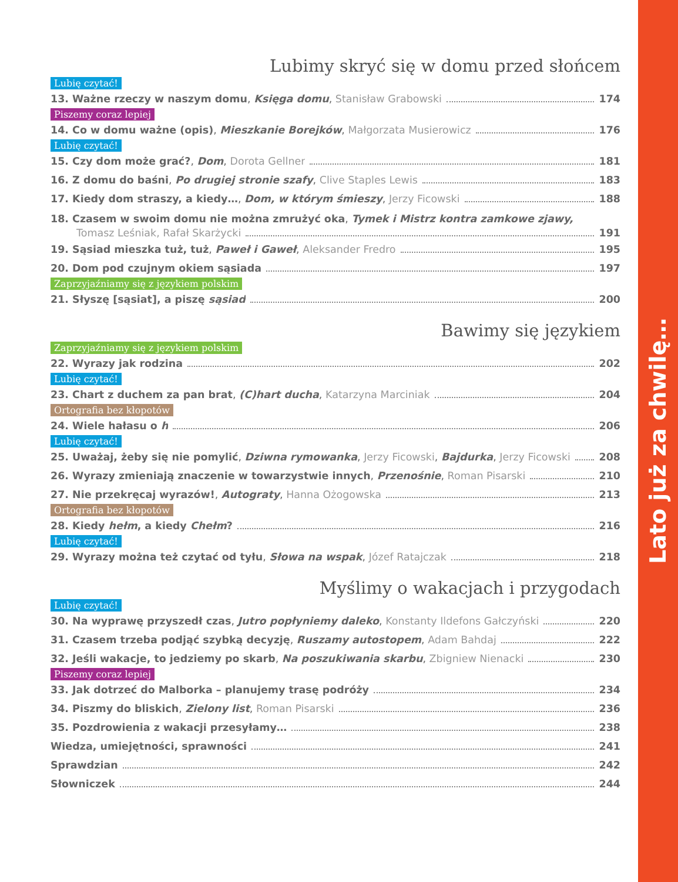Lato już za chwilę…
Lubimy skryć się w domu przed słońcem
Lubię czytać!
13. Ważne rzeczy w naszym domu, Księga domu, Stanisław Grabowski 174
Piszemy coraz lepiej
14. Co w domu ważne (opis), Mieszkanie Borejków, Małgorzata Musierowicz 176
Lubię czytać!
15. Czy dom może grać?, Dom, Dorota Gellner 181
16. Z domu do baśni, Po drugiej stronie szafy, Clive Staples Lewis 183
17. Kiedy dom straszy, a kiedy…, Dom, w którym śmieszy, Jerzy Ficowski 188
18. Czasem w swoim domu nie można zmrużyć oka, Tymek i Mistrz kontra zamkowe zjawy,
Tomasz Leśniak, Rafał Skarżycki 191
19. Sąsiad mieszka tuż, tuż, Paweł i Gaweł, Aleksander Fredro 195
20. Dom pod czujnym okiem sąsiada 197
Zaprzyjaźniamy się z językiem polskim
21. Słyszę [sąsiat], a piszę sąsiad 200
Bawimy się językiem
Zaprzyjaźniamy się z językiem polskim
22. Wyrazy jak rodzina 202
Lubię czytać!
23. Chart z duchem za pan brat, (C)hart ducha, Katarzyna Marciniak 204
Ortografia bez kłopotów
24. Wiele hałasu o h 206
Lubię czytać!
25. Uważaj, żeby się nie pomylić, Dziwna rymowanka, Jerzy Ficowski, Bajdurka, Jerzy Ficowski 208
26. Wyrazy zmieniają znaczenie w towarzystwie innych, Przenośnie, Roman Pisarski 210
27. Nie przekręcaj wyrazów!, Autograty, Hanna Ożogowska 213
Ortografia bez kłopotów
28. Kiedy hełm, a kiedy Chełm? 216
Lubię czytać!
29. Wyrazy można też czytać od tyłu, Słowa na wspak, Józef Ratajczak 218
Myślimy o wakacjach i przygodach
Lubię czytać!
30. Na wyprawę przyszedł czas, Jutro popłyniemy daleko, Konstanty Ildefons Gałczyński 220
31. Czasem trzeba podjąć szybką decyzję, Ruszamy autostopem, Adam Bahdaj 222
32. Jeśli wakacje, to jedziemy po skarb, Na poszukiwania skarbu, Zbigniew Nienacki 230
Piszemy coraz lepiej
33. Jak dotrzeć do Malborka – planujemy trasę podróży 234
34. Piszmy do bliskich, Zielony list, Roman Pisarski 236
35. Pozdrowienia z wakacji przesyłamy… 238
Wiedza, umiejętności, sprawności 241
Sprawdzian 242
Słowniczek 244